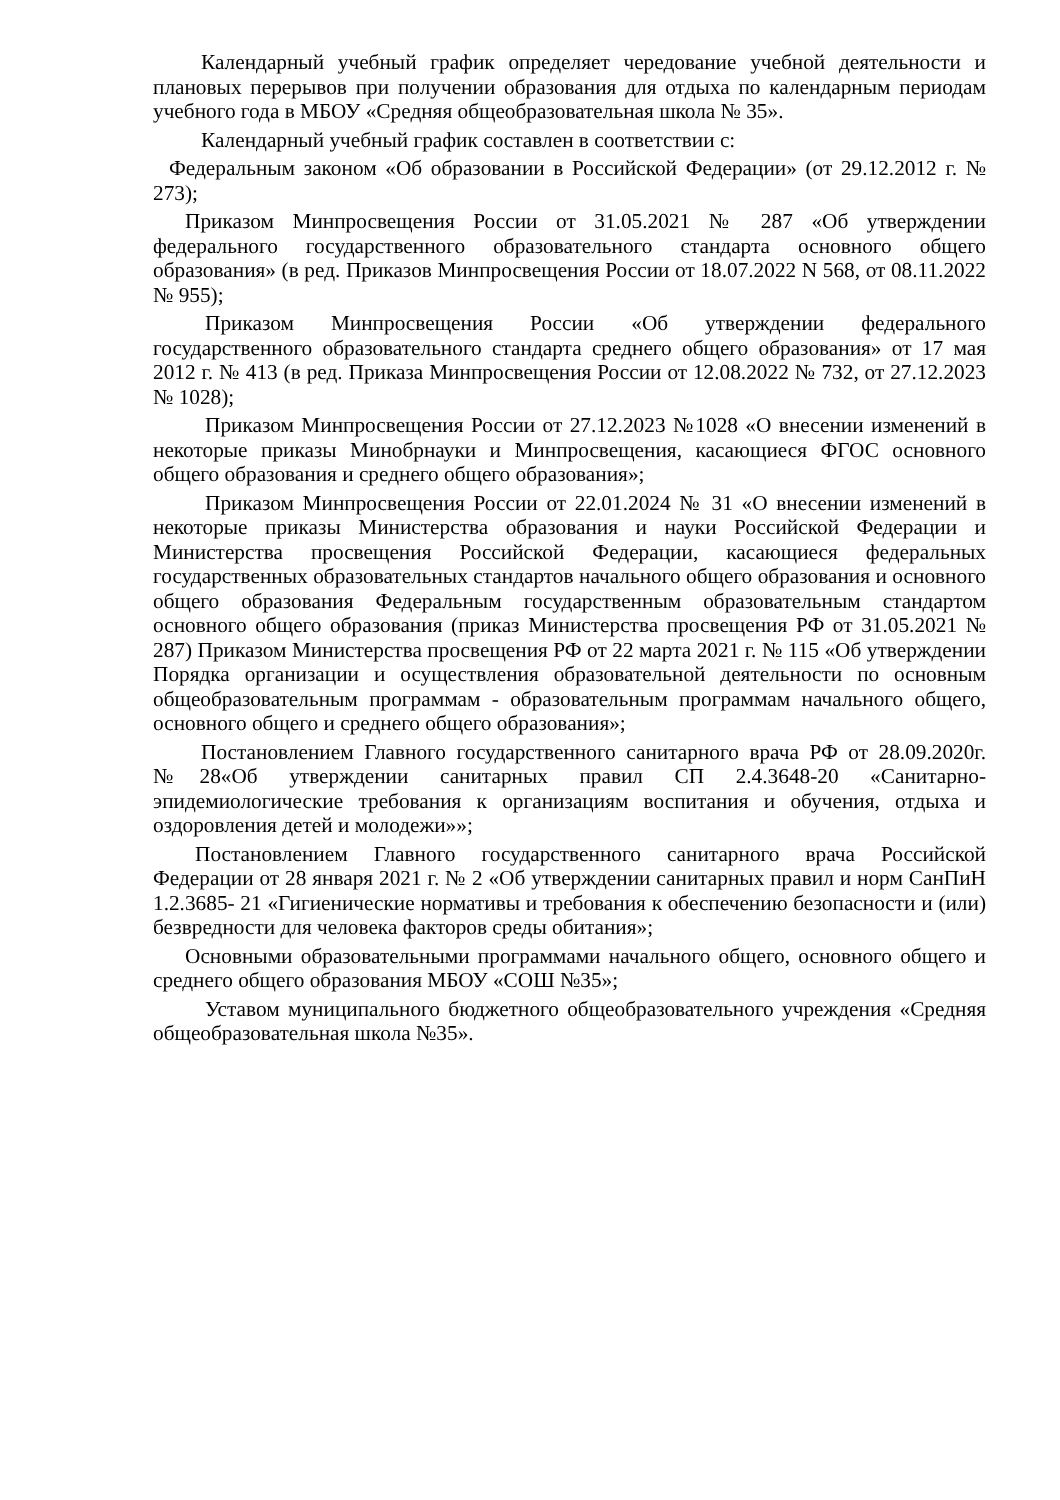Календарный учебный график определяет чередование учебной деятельности и плановых перерывов при получении образования для отдыха по календарным периодам учебного года в МБОУ «Средняя общеобразовательная школа № 35».
Календарный учебный график составлен в соответствии с:
Федеральным законом «Об образовании в Российской Федерации» (от 29.12.2012 г. № 273);
Приказом Минпросвещения России от 31.05.2021 № 287 «Об утверждении федерального государственного образовательного стандарта основного общего образования» (в ред. Приказов Минпросвещения России от 18.07.2022 N 568, от 08.11.2022 № 955);
Приказом Минпросвещения России «Об утверждении федерального государственного образовательного стандарта среднего общего образования» от 17 мая 2012 г. № 413 (в ред. Приказа Минпросвещения России от 12.08.2022 № 732, от 27.12.2023 № 1028);
Приказом Минпросвещения России от 27.12.2023 №1028 «О внесении изменений в некоторые приказы Минобрнауки и Минпросвещения, касающиеся ФГОС основного общего образования и среднего общего образования»;
Приказом Минпросвещения России от 22.01.2024 № 31 «О внесении изменений в некоторые приказы Министерства образования и науки Российской Федерации и Министерства просвещения Российской Федерации, касающиеся федеральных государственных образовательных стандартов начального общего образования и основного общего образования Федеральным государственным образовательным стандартом основного общего образования (приказ Министерства просвещения РФ от 31.05.2021 № 287) Приказом Министерства просвещения РФ от 22 марта 2021 г. № 115 «Об утверждении Порядка организации и осуществления образовательной деятельности по основным общеобразовательным программам - образовательным программам начального общего, основного общего и среднего общего образования»;
Постановлением Главного государственного санитарного врача РФ от 28.09.2020г. №28«Об утверждении санитарных правил СП 2.4.3648-20 «Санитарно-эпидемиологические требования к организациям воспитания и обучения, отдыха и оздоровления детей и молодежи»»;
Постановлением Главного государственного санитарного врача Российской Федерации от 28 января 2021 г. № 2 «Об утверждении санитарных правил и норм СанПиН 1.2.3685- 21 «Гигиенические нормативы и требования к обеспечению безопасности и (или) безвредности для человека факторов среды обитания»;
Основными образовательными программами начального общего, основного общего и среднего общего образования МБОУ «СОШ №35»;
Уставом муниципального бюджетного общеобразовательного учреждения «Средняя общеобразовательная школа №35».